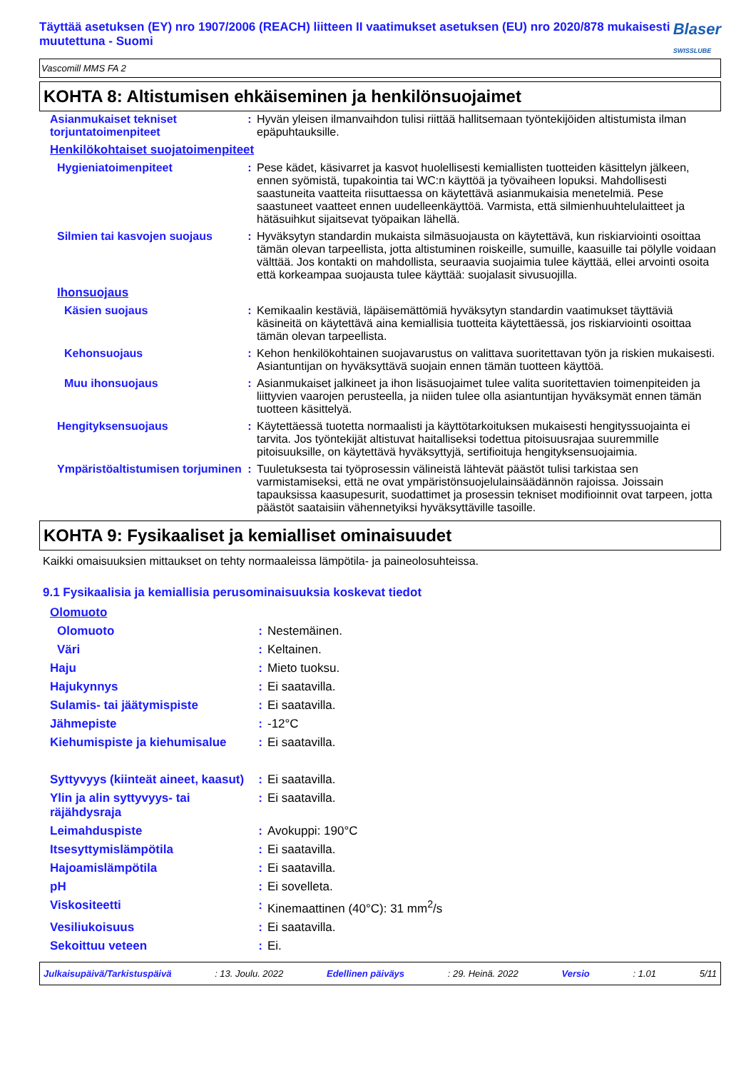Täyttää asetuksen (EY) nro 1907/2006 (REACH) liitteen II vaatimukset asetuksen (EU) nro 2020/878 mukaisesti muutettuna - Suomi
Blaser
SWISSLUBE
Vascomill MMS FA 2
KOHTA 8: Altistumisen ehkäiseminen ja henkilönsuojaimet
| Asianmukaiset tekniset torjuntatoimenpiteet | : | Hyvän yleisen ilmanvaihdon tulisi riittää hallitsemaan työntekijöiden altistumista ilman epäpuhtauksille. |
| Henkilökohtaiset suojatoimenpiteet | | |
| Hygieniatoimenpiteet | : | Pese kädet, käsivarret ja kasvot huolellisesti kemiallisten tuotteiden käsittelyn jälkeen, ennen syömistä, tupakointia tai WC:n käyttöä ja työvaiheen lopuksi. Mahdollisesti saastuneita vaatteita riisuttaessa on käytettävä asianmukaisia menetelmiä. Pese saastuneet vaatteet ennen uudelleenkäyttöä. Varmista, että silmienhuuhtelulaitteet ja hätäsuihkut sijaitsevat työpaikan lähellä. |
| Silmien tai kasvojen suojaus | : | Hyväksytyn standardin mukaista silmäsuojausta on käytettävä, kun riskiarviointi osoittaa tämän olevan tarpeellista, jotta altistuminen roiskeille, sumuille, kaasuille tai pölylle voidaan välttää. Jos kontakti on mahdollista, seuraavia suojaimia tulee käyttää, ellei arvointi osoita että korkeampaa suojausta tulee käyttää: suojalasit sivusuojilla. |
| Ihonsuojaus | | |
| Käsien suojaus | : | Kemikaalin kestäviä, läpäisemättömiä hyväksytyn standardin vaatimukset täyttäviä käsineitä on käytettävä aina kemiallisia tuotteita käytettäessä, jos riskiarviointi osoittaa tämän olevan tarpeellista. |
| Kehonsuojaus | : | Kehon henkilökohtainen suojavarustus on valittava suoritettavan työn ja riskien mukaisesti. Asiantuntijan on hyväksyttävä suojain ennen tämän tuotteen käyttöä. |
| Muu ihonsuojaus | : | Asianmukaiset jalkineet ja ihon lisäsuojaimet tulee valita suoritettavien toimenpiteiden ja liittyvien vaarojen perusteella, ja niiden tulee olla asiantuntijan hyväksymät ennen tämän tuotteen käsittelyä. |
| Hengityksensuojaus | : | Käytettäessä tuotetta normaalisti ja käyttötarkoituksen mukaisesti hengityssuojainta ei tarvita. Jos työntekijät altistuvat haitalliseksi todettua pitoisuusrajaa suuremmille pitoisuuksille, on käytettävä hyväksyttyjä, sertifioituja hengityksensuojaimia. |
| Ympäristöaltistumisen torjuminen | : | Tuuletuksesta tai työprosessin välineistä lähtevät päästöt tulisi tarkistaa sen varmistamiseksi, että ne ovat ympäristönsuojelulainsäädännön rajoissa. Joissain tapauksissa kaasupesurit, suodattimet ja prosessin tekniset modifioinnit ovat tarpeen, jotta päästöt saataisiin vähennetyiksi hyväksyttäville tasoille. |
KOHTA 9: Fysikaaliset ja kemialliset ominaisuudet
Kaikki omaisuuksien mittaukset on tehty normaaleissa lämpötila- ja paineolosuhteissa.
9.1 Fysikaalisia ja kemiallisia perusominaisuuksia koskevat tiedot
| Olomuoto | | |
| Olomuoto | : | Nestemäinen. |
| Väri | : | Keltainen. |
| Haju | : | Mieto tuoksu. |
| Hajukynnys | : | Ei saatavilla. |
| Sulamis- tai jäätymispiste | : | Ei saatavilla. |
| Jähmepiste | : | -12°C |
| Kiehumispiste ja kiehumisalue | : | Ei saatavilla. |
| Syttyvyys (kiinteät aineet, kaasut) | : | Ei saatavilla. |
| Ylin ja alin syttyvyys- tai räjähdysraja | : | Ei saatavilla. |
| Leimahduspiste | : | Avokuppi: 190°C |
| Itsesyttymislämpötila | : | Ei saatavilla. |
| Hajoamislämpötila | : | Ei saatavilla. |
| pH | : | Ei sovelleta. |
| Viskositeetti | : | Kinemaattinen (40°C): 31 mm<sup>2</sup>/s |
| Vesiliukoisuus | : | Ei saatavilla. |
| Sekoittuu veteen | : | Ei. |
Julkaisupäivä/Tarkistuspäivä : 13. Joulu. 2022 Edellinen päiväys : 29. Heinä. 2022 Versio : 1.01 5/11